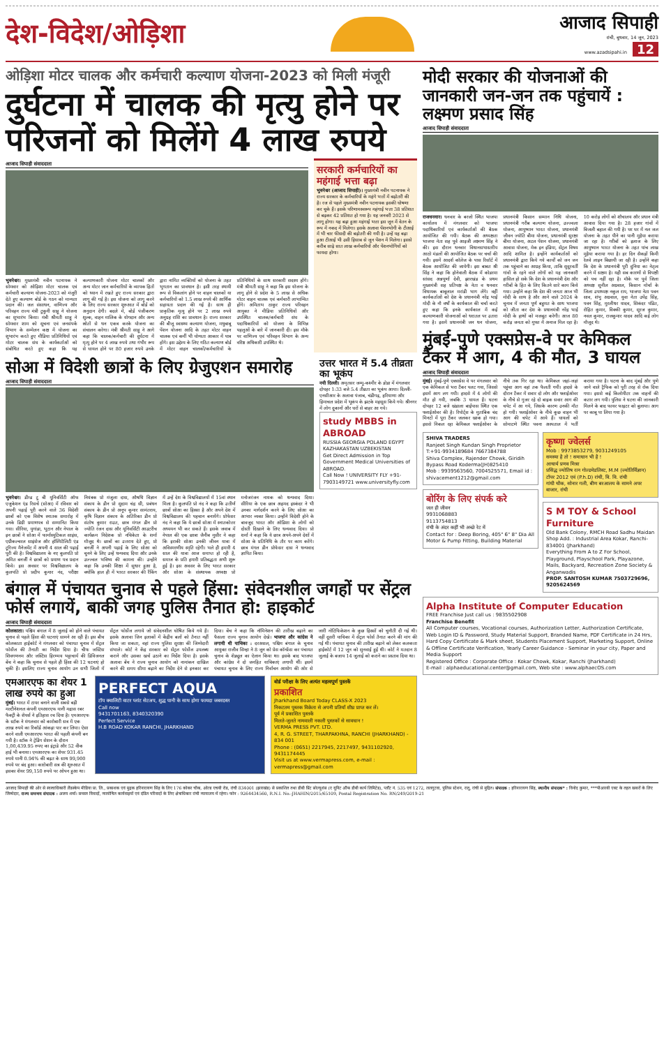देश-विदेश/ओड़िशा
आजाद सिपाही
रांची, बुधवार, 14 जून, 2023
www.azadsipahi.in 12
ओड़िशा मोटर चालक और कर्मचारी कल्याण योजना-2023 को मिली मंजूरी
दुर्घटना में चालक की मृत्यु होने पर परिजनों को मिलेंगे 4 लाख रुपये
आजाद सिपाही संवाददाता
भुवनेश्वर। मुख्यमंत्री नवीन पटनायक ने सोमवार को ओड़िशा मोटर चालक एवं कर्मचारी कल्याण योजना-2023 को मंजूरी देते हुए कल्याण बोर्ड के गठन को मान्यता प्रदान की। जल संसाधन, वाणिज्य और परिवहन राज्य मंत्री टुकुनी साहू ने योजना का शुभारंभ किया। मंत्री श्रीमती साहू ने सोमवार शाम को सूचना एवं जनसंपर्क विभाग के सम्मेलन कक्ष में योजना का शुभारंभ करते हुए मीडिया प्रतिनिधियों एवं मोटर चालक संघ के कार्यकर्ताओं को संबोधित करते हुए कहा कि यह कल्याणकारी योजना मोटर चालकों और अन्य मोटर जान कर्मचारियों के व्यापक हितों को ध्यान में रखते हुए राज्य सरकार द्वारा लागू की गई है। इस योजना को लागू करने के लिए राज्य सरकार शुरुआत में बोर्ड को अनुदान देगी। बदले में, बोर्ड पंजीकरण शुल्क, वाहन मालिक के योगदान और अन्य स्रोतों से धन एकत्र करके योजना का संचालन करेगा। मंत्री श्रीमती साहू ने आगे कहा कि चालक/कर्मचारी की दुर्घटना में मृत्यु होने पर 4 लाख रुपये तथा गंभीर रूप से घायल होने पर 80 हजार रुपये उनके द्वारा नामित व्यक्तियों को योजना के तहत भुगतान का प्रावधान है। इसी तरह स्थायी रूप से विकलांग होने पर वाहन चालकों या कर्मचारियों को 1.5 लाख रुपये की आर्थिक सहायता प्रदान की गई है। साथ ही प्राकृतिक मृत्यु होने पर 2 लाख रुपये अनुग्रह राशि का प्रावधान है। राज्य सरकार की बीजू स्वास्थ्य कल्याण योजना, मधुबाबू पेंशन योजना आदि के तहत मोटर वाहन चालक एवं कर्मी भी योग्यता आकार में पात्र होंगे। इस उद्देश्य के लिए गठित कल्याण बोर्ड में मोटर वाहन चालकों/कर्मचारियों के प्रतिनिधियों के साथ सरकारी सदस्य होंगे। मंत्री श्रीमती साहू ने कहा कि इस योजना के लागू होने से प्रदेश के 5 लाख से अधिक मोटर वाहन चालक एवं कर्मचारी लाभान्वित होंगे। अमिताभ ठाकुर राज्य परिवहन आयुक्त ने मीडिया प्रतिनिधियों और उपस्थित चालक/कर्मचारी संघ के पदाधिकारियों को योजना के विभिन्न पहलुओं के बारे में जानकारी दी। इस मौके पर वाणिज्य एवं परिवहन विभाग के अन्य वरिष्ठ अधिकारी उपस्थित थे।
सरकारी कर्मचारियों का महंगाई भत्ता बढ़ा
भुवनेश्वर (आजाद सिपाही)। मुख्यमंत्री नवीन पटनायक ने राज्य सरकार के कर्मचारियों के महंगे भत्तों में बढ़ोतरी की है। रज से पहले मुख्यमंत्री नवीन पटनायक इसकी घोषणा कर चुके हैं। इसके परिणामस्वरूप महंगाई भत्ता 38 प्रतिशत से बढ़कर 42 प्रतिशत हो गया है। यह जनवरी 2023 से लागू होगा। यह बढ़ा हुआ महंगाई भत्ता इस जून में वेतन के रूप में नकद में मिलेगा। इसके अलावा पेंशनभोगी के टीआई में भी चार फीसदी की बढ़ोतरी की गयी है। उन्हें यह बढ़ा हुआ टीआई भी उसी हिसाब से जून पेंशन में मिलेगा। इससे करीब साढ़े सात लाख कर्मचारियों और पेंशनभोगियों को फायदा होगा।
सोआ में विदेशी छात्रों के लिए ग्रेजुएशन समारोह
आजाद सिपाही संवाददाता
भुवनेश्वर। डीम्ड टू बी यूनिवर्सिटी ऑफ एजुकेशन एंड रिसर्च (सोआ) में रविवार को अपनी पढ़ाई पूरी करने वाले 36 विदेशी छात्रों को एक विशेष स्नातक समारोह में उनके डिग्री प्रमाणपत्र से सम्मानित किया गया। सीरिया, युगांडा, भूटान और नेपाल के इन छात्रों ने सोआ में फार्मास्युटिकल साइंस, एग्रीकल्चरल साइंसेज और हॉस्पिटैलिटी एंड टूरिज्म मैनेजमेंट में अपनी 4 साल की पढ़ाई पूरी की है। विश्वविद्यालय के नए कुलपति प्रो अमित बनर्जी ने छात्रों को प्रमाण पत्र प्रदान किये। इस अवसर पर विश्वविद्यालय के कुलपति प्रो प्रदीप कुमार नंद, परीक्षा नियंत्रक प्रो मंजुला दास, औषधि विज्ञान संकाय के डीन प्रो सुदाम चंद्र सी, प्रबंधन संकाय के डीन प्रो अनूप कुमार सामंतराय, कृषि विज्ञान संकाय के अतिरिक्त डीन प्रो संतोष कुमार राउत, छात्र मंगल डीन प्रो ज्योति रंजन दास और यूनिवर्सिटी आउटरीच कार्यक्रम निदेशक प्रो नचिकेता के शर्मा मौजूद थे। छात्रों का उत्तराय देते हुए, प्रो बनर्जी ने अपनी पढ़ाई के लिए सोआ को चुनने के लिए उन्हें धन्यवाद दिया और उनके उज्ज्वल भविष्य की कामना की। उन्होंने कहा कि उनकी शिक्षा में सुधार हुआ है, क्योंकि हाल ही में भारत सरकार की रैंकिंग में उन्हें देश के विश्वविद्यालयों में 15वां स्थान मिला है। कुलपति प्रो नंद ने कहा कि उत्तीर्ण छात्रों सोआ का हिस्सा है और अपने देश में विश्वविद्यालय की पहचान बनायेंगे। प्रोफेसर नंद ने कहा कि ये छात्रों सोआ में स्नातकोत्तर अध्ययन भी कर सकते हैं। इसके जवाब में नेपाल की एक छात्रा जैनीब मुसीर ने कहा कि इराकी सोआ उनकी जीवन यात्रा में अविस्मरणीय स्मृति रहेगी। भले ही हमारी 4 साल की यात्रा आज समाप्त हो रही है, समाज के प्रति हमारी प्रतिबद्धता अभी शुरू हुई है। इस अवसर के लिए भारत सरकार और सोआ के संस्थापक अध्यक्ष प्रो मनोजरंजन नायक को धन्यवाद दिया। सीरिया के एक छात्र अहमद इस्कंदर ने भी उनका मार्गदर्शन करने के लिए सोआ का आभार व्यक्त किया। उन्होंने विदेशी होने के बावजूद भारत और ओडिशा के लोगों को दोस्ती दिखाने के लिए धन्यवाद दिया। प्रो शर्मा ने कहा कि ये छात्र अपने-अपने देशों में सोआ के प्रतिनिधि के तौर पर काम करेंगे। छात्र मंगल डीन प्रोफेसर दास ने धन्यवाद ज्ञापित किया।
उत्तर भारत में 5.4 तीव्रता का भूकंप
नयी दिल्ली। अमृतसर जम्मू-कश्मीर के डोडा में मंगलवार दोपहर 1:33 बजे 5.4 तीव्रता का भूकंप आया। दिल्ली-एनसीआर के अलावा पंजाब, चंडीगढ़, हरियाणा और हिमाचल प्रदेश में भूकंप के झटके महसूस किये गये। श्रीनगर में लोग दुकानों और घरों से बाहर आ गये।
study MBBS in ABROAD
RUSSIA GEORGIA POLAND EGYPT KAZHAKASTAN UZBEKISTAN
Get Direct Admission in Top Government Medical Universities of ABROAD.
Call Now ! UNIVERSITY FLY +91-7903149721 www.universityfly.com
बंगाल में पंचायत चुनाव से पहले हिंसा: संवेदनशील जगहों पर सेंट्रल फोर्स लगायें, बाकी जगह पुलिस तैनात हो: हाइकोर्ट
आजाद सिपाही संवाददाता
कोलकाता। पश्चिम बंगाल में 8 जुलाई को होने वाले पंचायत चुनाव से पहले हिंसा की घटनाएं सामने आ रही हैं। इस बीच कोलकाता हाईकोर्ट ने मंगलवार को पंचायत चुनाव में सेंट्रल फोर्सेज की तैनाती का निर्देश दिया है। चीफ जस्टिस शिवगणनम और जस्टिस हिरण्मय भट्टाचार्य की डिविजनल बेंच ने कहा कि चुनाव से पहले ही हिंसा की 12 घटनाएं हो चुकी हैं। इसलिए राज्य चुनाव आयोग उन सभी जिलों में सेंट्रल फोर्सेज लगाये जो संवेदनशील घोषित किये गये हैं। इसके अलावा जिन इलाकों में केंद्रीय बलों को तैनात नहीं किया जा सकता, वहां राज्य पुलिस सुरक्षा की जिम्मेदारी संभाले। कोर्ट ने केंद्र सरकार को सेंट्रल फोर्सेज उपलब्ध कराने और उसका खर्च उठाने का निर्देश दिया है। इसके अलावा बेंच ने राज्य चुनाव आयोग को नामांकन दाखिल करने की समय सीमा बढ़ाने का निर्देश देने से इनकार कर दिया। बेंच ने कहा कि नॉमिनेशन की तारीख बढ़ाने का फैसला राज्य चुनाव आयोग देखे। भाजपा और कांग्रेस ने लगायी थी याचिका : दरअसल, पश्चिम बंगाल के चुनाव आयुक्त राजीव सिन्हा ने 8 जून को प्रेस कॉन्फ्रेंस कर पंचायत चुनाव के शेड्यूल का ऐलान किया था। इसके बाद भाजपा और कांग्रेस ने दो जनहित याचिकाएं लगायी थीं। इसमें पंचायत चुनाव के लिए राज्य निर्वाचन आयोग की ओर से जारी नोटिफिकेशन के कुछ हिस्सों को चुनौती दी गई थी। वहीं दूसरी याचिका में सेंट्रल फोर्स तैनात करने की मांग की गई थी। पंचायत चुनाव की तारीख बढ़ाने को लेकर कलकत्ता हाईकोर्ट में 12 जून को सुनवाई हुई थी। कोर्ट ने मतदान 8 जुलाई के बजाय 14 जुलाई को कराने का प्रस्ताव दिया था।
एमआरएफ का शेयर 1 लाख रुपये का हुआ
मुंबई। भारत में टायर बनाने वाली सबसे बड़ी मल्टीनेशनल कंपनी एमआरएफ यानी मद्रास रबर फैक्ट्री के शेयर्स ने इतिहास रच दिया है। एमआरएफ के स्टॉक ने मंगलवार को कारोबारी सत्र में एक लाख रुपये का रिकॉर्ड आंकड़ा पार कर लिया। ऐसा करने वाली एमआरएफ भारत की पहली कंपनी बन गयी है। स्टॉक ने ट्रेडिंग सेशन के दौरान 1,00,439.95 रुपए का इंट्राडे और 52 वीक हाई भी बनाया। एमआरएफ का शेयर 931.45 रुपये यानी 0.94% की बढ़त के साथ 99,900 रुपये पर बंद हुआ। कारोबारी सत्र की शुरुआत में इसका शेयर 99,150 रुपये पर ओपन हुआ था।
PERFECT AQUA
टॉप क्वालिटी वाटर प्लांट सेटअप, शुद्ध पानी के साथ होगा फायदा जबरदस्त
Call now
9431701163, 8340320390
Perfect Service
H.B ROAD KOKAR RANCHI, JHARKHAND
बोर्ड परीक्षा के लिए अत्यंत महत्वपूर्ण पुस्तकें
प्रकाशित
Jharkhand Board Today CLASS-X 2023
निकटतम पुस्तक विक्रेता से अपनी प्रतियाँ शीघ्र प्राप्त कर लें।
पूर्व में प्रकाशित पुस्तकें
मिलते-जुलते नामवाली नकली पुस्तकों से सावधान !
VERMA PRESS PVT. LTD.
4, R. G. STREET, THARPAKHNA, RANCHI (JHARKHAND) - 834 001
Phone : (0651) 2217945, 2217497, 9431102920, 9431174445
Visit us at www.vermapress.com, e-mail : vermapress@gmail.com
मोदी सरकार की योजनाओं की जानकारी जन-जन तक पहुंचायें : लक्ष्मण प्रसाद सिंह
आजाद सिपाही संवाददाता
राजधनवार। धनवार के बरजो स्थित भाजपा कार्यालय में मंगलवार को भाजपा पदाधिकारियों एवं कार्यकर्ताओं की बैठक आयोजित की गयी। बैठक की अध्यक्षता भाजपा नेता सह पूर्व आइजी लक्ष्मण सिंह ने की। इस दौरान धनवार विधानसभास्तरीय आठो मंडलों की आयोजित बैठक पर चर्चा की गयी। इसमें आदर्श कॉलेज के पास रिसॉर्ट में बैठक आयोजित की जायेगी। इस बाबत श्री सिंह ने कहा कि होनेवाली बैठक में कोडरमा सांसद अन्नपूर्णा देवी, झारखंड के प्रथम मुख्यमंत्री सह प्रतिपक्ष के नेता व धनवार विधायक बाबूलाल मरांडी भाग लेंगे। वहीं कार्यकर्ताओं को देश के प्रधानमंत्री नरेंद्र भाई मोदी के नौ वर्षों के कार्यकाल की चर्चा करते हुए कहा कि इनके कार्यकाल में कई कल्याणकारी योजनाओं को धरातल पर उतारा गया है। इसमें प्रधानमंत्री जन धन योजना, प्रधानमंत्री किसान सम्मान निधि योजना, प्रधानमंत्री गरीब कल्याण योजना, उज्ज्वला योजना, आयुष्मान भारत योजना, प्रधानमंत्री जीवन ज्योति बीमा योजना, प्रधानमंत्री सुरक्षा बीमा योजना, अटल पेंशन योजना, प्रधानमंत्री आवास योजना, मेक इन इंडिया, सेंट्रल विषय आदि शामिल है। इन्होंने कार्यकर्ताओं को प्रधानमंत्री द्वारा किये गये कार्यों को जन जन तक पहुंचाने का आग्रह किया, ताकि सुदूरवर्ती गांवों के रहने वाले लोगों को यह जानकारी हासिल हो सके कि देश के प्रधानमंत्री देश और गरीबों के हित के लिए कितने सारे काम किये गया। उन्होंने कहा कि देश की जनता आज भी मोदी के साथ है और आने वाले 2024 के चुनाव में जनता पूर्ण बहुमत के साथ भाजपा को जीता कर देश के प्रधानमंत्री नरेंद्र भाई मोदी के हाथों को मजबूत करेगी। आज 80 करोड़ जनता को मुफ्त में अनाज मिल रहा है। 10 करोड़ लोगों को शौचालय और प्रधान मंत्री आवास दिया गया है। 28 हजार गांवों में बिजली बहाल की गयी है। घर घर में नल जल योजना के तहत पीने का पानी मुहैया कराया जा रहा है। गरीबों को इलाज के लिए आयुष्मान भारत योजना के तहत पांच लाख मुहैया कराया गया है। हर दिन सैकड़ों किमी रेलवे लाइन बिछायी जा रही है। उन्होंने कहा कि देश के प्रधानमंत्री पूरी दुनिया का नेतृत्व करने में सक्षम है। यही सब कारणों से विपक्षी को पच नहीं रहा है। मौके पर पूर्व जिला अध्यक्ष सुनील अग्रवाल, किसान मोर्चा के जिला उपाध्यक्ष नकुल राय, भाजपा नेता पवन साव, शंभु अग्रवाल, युवा नेता उपेंद्र सिंह, पवन सिंह, मुरलीधर यादव, सिकंदर पंडित, रोहित कुमार, विक्की कुमार, सूरज कुमार, नवल कुमार, राजकुमार यादव आदि कई लोग मौजूद थे।
मुंबई-पुणे एक्सप्रेस-वे पर केमिकल टैंकर में आग, 4 की मौत, 3 घायल
आजाद सिपाही संवाददाता
मुंबई। मुंबई-पुणे एक्सप्रेस वे पर मंगलवार को एक केमिकल से भरा टैंकर पलट गया, जिससे इसमें आग लग गयी। हादसे में 4 लोगों की मौत हो गयी, जबकि 3 घायल हैं। घटना दोपहर 12 बजे खंडाला बाईपास स्थित एक फ्लाईओवर की है। रिपोर्ट्स के मुताबिक चंद मिनटों में पूरा टैंकर जलकर खाक हो गया। इससे निकल रहा केमिकल फ्लाईओवर के नीचे तक गिर रहा था। केमिकल जहां-जहां पहुंचा आग वहां तक फैलती गयी। हादसे के दौरान टैंकर में सवार दो लोग और फ्लाईओवर के नीचे से गुजर रहे दो बाइक सवार आग की चपेट में आ गये, जिसके कारण उनकी मौत हो गयी। फ्लाईओवर के नीचे कुछ वाहन भी आग की चपेट में आये हैं। घायलों को सोमाटणे स्थित पवना अस्पताल में भर्ती कराया गया है। घटना के बाद मुंबई और पुणे जाने वाले ट्रैफिक को पूरी तरह से रोक दिया गया। इससे कई किलोमीटर तक वाहनों की कतार लग गयी। पुलिस ने घटना की जानकारी मिलने के बाद फायर फाइटर को बुलाया। आग पर काबू पा लिया गया है।
SHIVA TRADERS
Ranjeet Singh Kundan Singh Proprietor
T:+91-9934189684 7667384788
Shiva Complex, Rajender Chowk, Giridih Bypass Road Koderma(JH)825410
Mob : 9939563560, 7004525571, Email id : shivacement1212@gmail.com
बोरिंग के लिए संपर्क करे
जल ही जीवन
9931068883
9113754813
रांची के अंदर कहीं भी अच्छे रेट में
Contact for : Deep Boring, 405" 6" 8" Dia All Motor & Pump Fitting, Building Material
कृष्णा ज्वेलर्स
Mob : 9973853279, 9031249105
समस्या है तो ! समाधान भी है !
आचार्य प्रणव मिश्रा
प्रसिद्ध ज्योतिष रत्न गोल्डमेडलिस्ट, M.M (ज्योतिर्विज्ञान) टॉपर 2012 एवं (P.h.D) रांची, वि. वि. रांची
गांधी चौक, सोनार गली, बीण बरआलय के सामने अपर बाजार, रांची
S M TOY & School Furniture
Old Bank Colony, RMCH Road Sadhu Maidan
Shop Add. : Industrial Area Kokar, Ranchi-834001 (Jharkhand)
Everything From A to Z For School, Playground, Playschool Park, Playazone, Mails, Backyard, Recreation Zone Society & Anganwadis
PROP. SANTOSH KUMAR 7503729696, 9205624569
Alpha Institute of Computer Education
FREE Franchise Just call us : 9835502908
Franchise Benefit
All Computer courses, Vocational courses, Authorization Letter, Authorization Certificate, Web Login ID & Password, Study Material Support, Branded Name, PDF Certificate in 24 Hrs, Hard Copy Certificate & Mark sheet, Students Placement Support, Marketing Support, Online & Offline Certificate Verification, Yearly Career Guidance - Seminar in your city, Paper and Media Support
Registered Office : Corporate Office : Kokar Chowk, Kokar, Ranchi (Jharkhand)
E-mail : alphaeducational.center@gmail.com, Web site : www.alphaecOS.com
आजाद सिपाही की ओर से स्वत्वाधिकारी लैंडस्केप मीडिया प्रा. लि., प्रकाशक एवं मुद्रक हरिनारायण सिंह के लिए 176 कोकर चौक, ओल्ड एचबी रोड, रांची 834001 (झारखंड) से प्रकाशित तथा डीबी प्रिंट सोल्यूशंस (ए यूनिट ऑफ डीबी कार्प लिमिटेड), प्लॉट नं. 535 एवं 1272, ललगुटवा, पुलिस स्टेशन, रातू, रांची से मुद्रित। संपादक : हरिनारायण सिंह, स्थानीय संपादक* : विनोद कुमार, ***पीआरबी एक्ट के तहत खबरों के लिए जिम्मेदार, राज्य समन्वय संपादक : अजय शर्मा। समस्त विवादों, न्यायोचित कार्यवाइयों एवं दंडित परिवादों के लिए क्षेत्राधिकार रांची न्यायालय में रहेगा। फोन : 9264434560, R.N.I. No.-JHAHIN/2015/65109, Postal Registration No. RN/249/2019-21